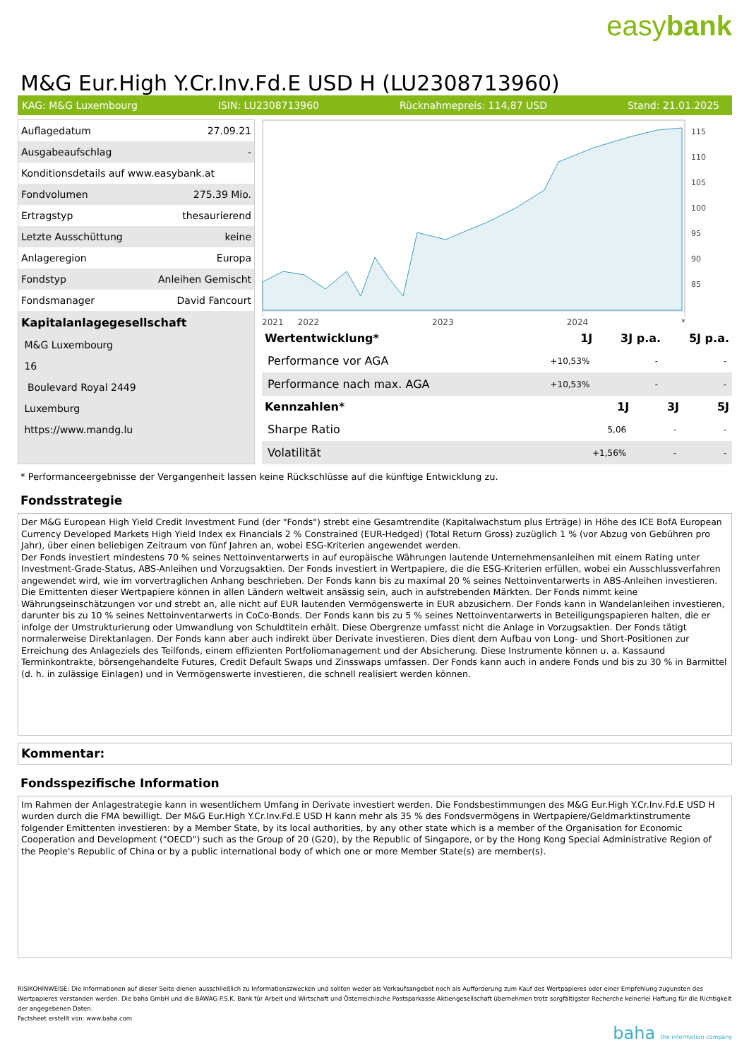easybank
M&G Eur.High Y.Cr.Inv.Fd.E USD H (LU2308713960)
KAG: M&G Luxembourg ISIN: LU2308713960 Rücknahmepreis: 114,87 USD Stand: 21.01.2025
| Auflagedatum | 27.09.21 |
| Ausgabeaufschlag | - |
| Konditionsdetails auf www.easybank.at | |
| Fondvolumen | 275.39 Mio. |
| Ertragstyp | thesaurierend |
| Letzte Ausschüttung | keine |
| Anlageregion | Europa |
| Fondstyp | Anleihen Gemischt |
| Fondsmanager | David Fancourt |
| Kapitalanlagegesellschaft | |
| M&G Luxembourg | |
| 16 | |
| Boulevard Royal 2449 | |
| Luxemburg | |
| https://www.mandg.lu | |
115
110
105
100
95
90
85
2021 2022 2023 2024 *
| Wertentwicklung* | 1J | 3J p.a. | 5J p.a. |
| --- | --- | --- | --- |
| Performance vor AGA | +10,53% | - | - |
| Performance nach max. AGA | +10,53% | - | - |
| Kennzahlen* | 1J | 3J | 5J |
| --- | --- | --- | --- |
| Sharpe Ratio | 5,06 | - | - |
| Volatilität | +1,56% | - | - |
* Performanceergebnisse der Vergangenheit lassen keine Rückschlüsse auf die künftige Entwicklung zu.
Fondsstrategie
Der M&G European High Yield Credit Investment Fund (der "Fonds") strebt eine Gesamtrendite (Kapitalwachstum plus Erträge) in Höhe des ICE BofA European Currency Developed Markets High Yield Index ex Financials 2 % Constrained (EUR-Hedged) (Total Return Gross) zuzüglich 1 % (vor Abzug von Gebühren pro Jahr), über einen beliebigen Zeitraum von fünf Jahren an, wobei ESG-Kriterien angewendet werden.
Der Fonds investiert mindestens 70 % seines Nettoinventarwerts in auf europäische Währungen lautende Unternehmensanleihen mit einem Rating unter Investment-Grade-Status, ABS-Anleihen und Vorzugsaktien. Der Fonds investiert in Wertpapiere, die die ESG-Kriterien erfüllen, wobei ein Ausschlussverfahren angewendet wird, wie im vorvertraglichen Anhang beschrieben. Der Fonds kann bis zu maximal 20 % seines Nettoinventarwerts in ABS-Anleihen investieren. Die Emittenten dieser Wertpapiere können in allen Ländern weltweit ansässig sein, auch in aufstrebenden Märkten. Der Fonds nimmt keine Währungseinschätzungen vor und strebt an, alle nicht auf EUR lautenden Vermögenswerte in EUR abzusichern. Der Fonds kann in Wandelanleihen investieren, darunter bis zu 10 % seines Nettoinventarwerts in CoCo-Bonds. Der Fonds kann bis zu 5 % seines Nettoinventarwerts in Beteiligungspapieren halten, die er infolge der Umstrukturierung oder Umwandlung von Schuldtiteln erhält. Diese Obergrenze umfasst nicht die Anlage in Vorzugsaktien. Der Fonds tätigt normalerweise Direktanlagen. Der Fonds kann aber auch indirekt über Derivate investieren. Dies dient dem Aufbau von Long- und Short-Positionen zur Erreichung des Anlageziels des Teilfonds, einem effizienten Portfoliomanagement und der Absicherung. Diese Instrumente können u. a. Kassaund Terminkontrakte, börsengehandelte Futures, Credit Default Swaps und Zinsswaps umfassen. Der Fonds kann auch in andere Fonds und bis zu 30 % in Barmittel (d. h. in zulässige Einlagen) und in Vermögenswerte investieren, die schnell realisiert werden können.
Kommentar:
Fondsspezifische Information
Im Rahmen der Anlagestrategie kann in wesentlichem Umfang in Derivate investiert werden. Die Fondsbestimmungen des M&G Eur.High Y.Cr.Inv.Fd.E USD H wurden durch die FMA bewilligt. Der M&G Eur.High Y.Cr.Inv.Fd.E USD H kann mehr als 35 % des Fondsvermögens in Wertpapiere/Geldmarktinstrumente folgender Emittenten investieren: by a Member State, by its local authorities, by any other state which is a member of the Organisation for Economic Cooperation and Development ("OECD") such as the Group of 20 (G20), by the Republic of Singapore, or by the Hong Kong Special Administrative Region of the People's Republic of China or by a public international body of which one or more Member State(s) are member(s).
RISIKOHINWEISE: Die Informationen auf dieser Seite dienen ausschließlich zu Informationszwecken und sollten weder als Verkaufsangebot noch als Aufforderung zum Kauf des Wertpapieres oder einer Empfehlung zugunsten des Wertpapieres verstanden werden. Die baha GmbH und die BAWAG P.S.K. Bank für Arbeit und Wirtschaft und Österreichische Postsparkasse Aktiengesellschaft übernehmen trotz sorgfältigster Recherche keinerlei Haftung für die Richtigkeit der angegebenen Daten.
Factsheet erstellt von: www.baha.com
baha the information company